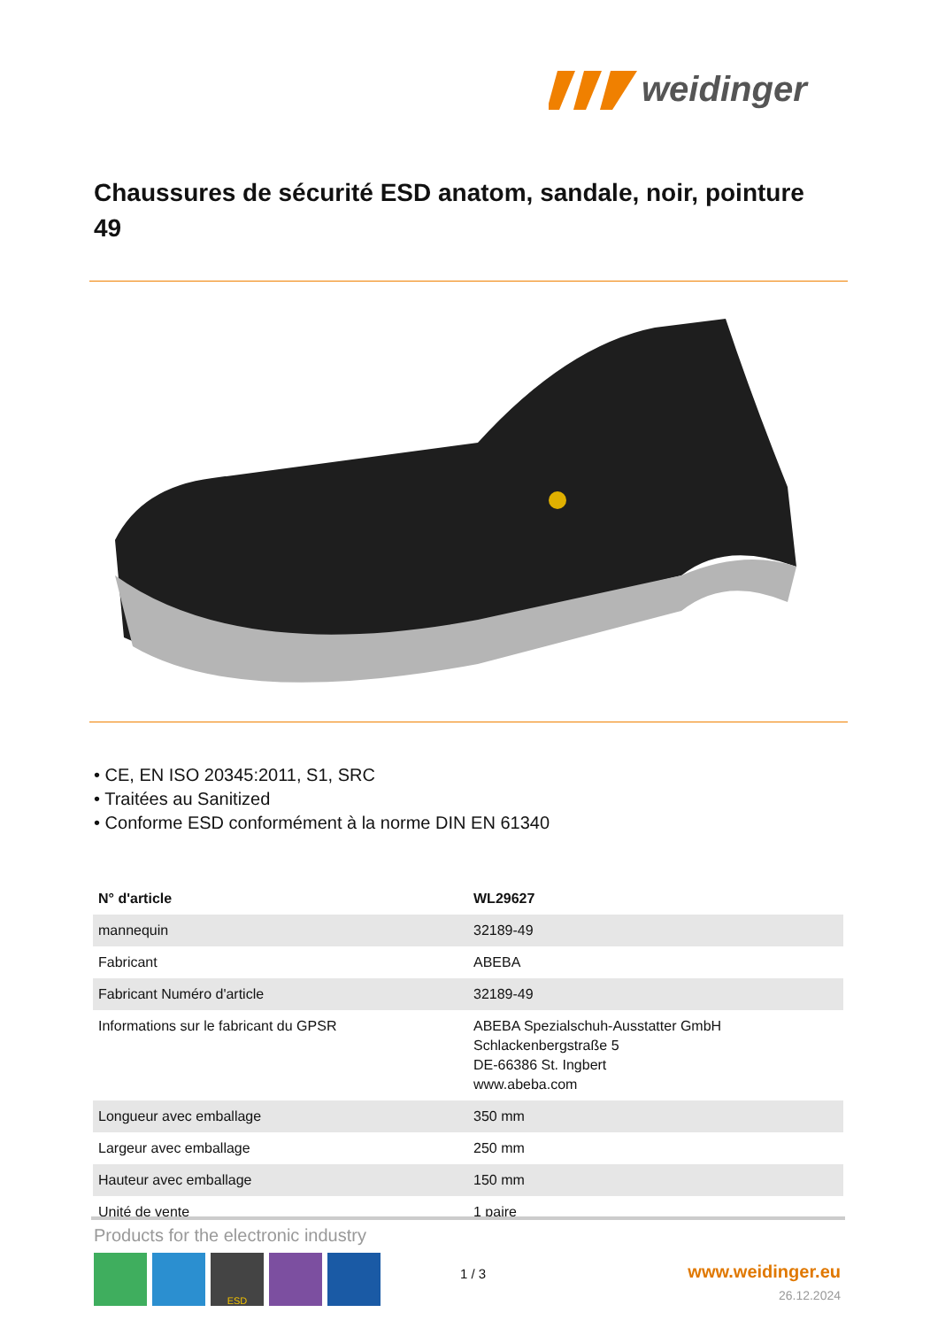weidinger
Chaussures de sécurité ESD anatom, sandale, noir, pointure 49
• CE, EN ISO 20345:2011, S1, SRC
• Traitées au Sanitized
• Conforme ESD conformément à la norme DIN EN 61340
| N° d'article | WL29627 |
| --- | --- |
| mannequin | 32189-49 |
| Fabricant | ABEBA |
| Fabricant Numéro d'article | 32189-49 |
| Informations sur le fabricant du GPSR | ABEBA Spezialschuh-Ausstatter GmbH Schlackenbergstraße 5 DE-66386 St. Ingbert www.abeba.com |
| Longueur avec emballage | 350 mm |
| Largeur avec emballage | 250 mm |
| Hauteur avec emballage | 150 mm |
| Unité de vente | 1 paire |
Products for the electronic industry
ESD
1 / 3 www.weidinger.eu
26.12.2024